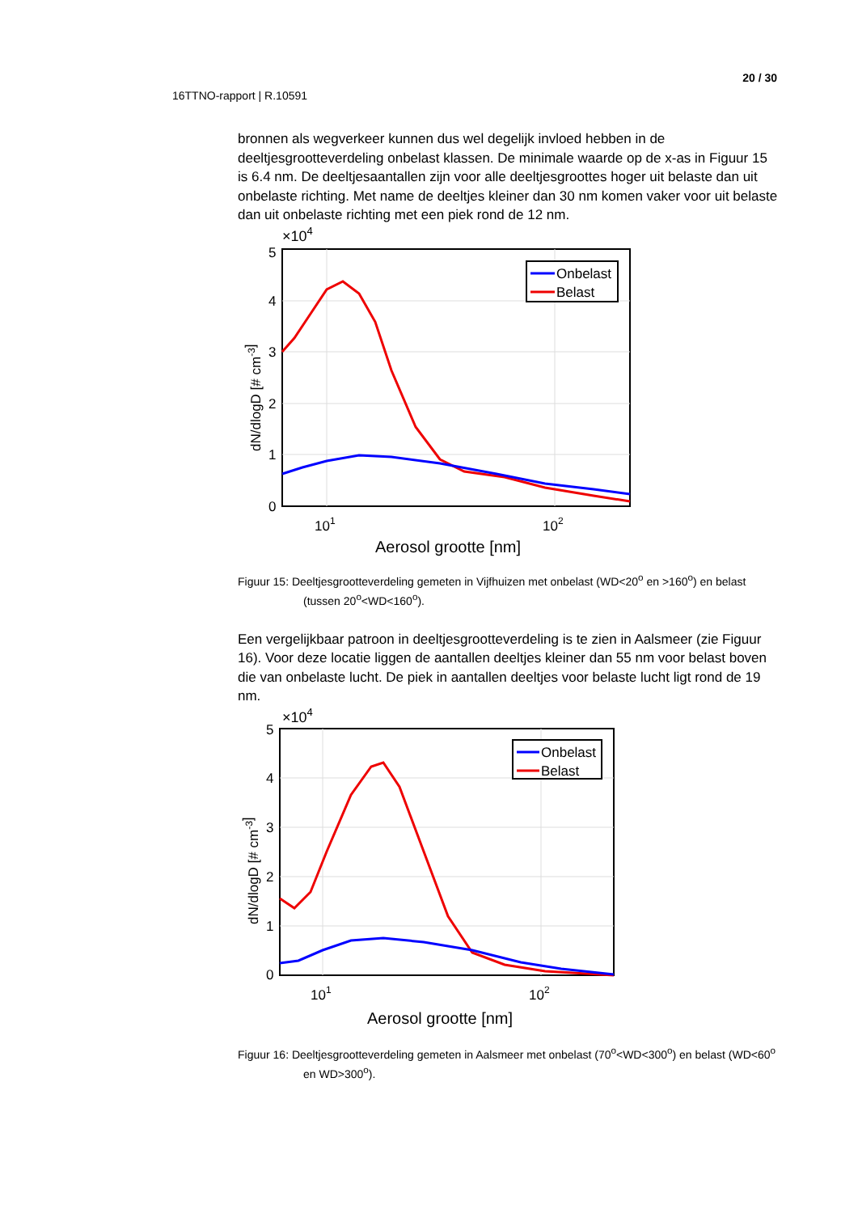20 / 30
16TTNO-rapport | R.10591
bronnen als wegverkeer kunnen dus wel degelijk invloed hebben in de deeltjesgrootteverdeling onbelast klassen. De minimale waarde op de x-as in Figuur 15 is 6.4 nm. De deeltjesaantallen zijn voor alle deeltjesgroottes hoger uit belaste dan uit onbelaste richting. Met name de deeltjes kleiner dan 30 nm komen vaker voor uit belaste dan uit onbelaste richting met een piek rond de 12 nm.
×104
5
4
3
2
1
0
101
102
Aerosol grootte [nm]
dN/dlogD [# cm-3]
Onbelast
Belast
Figuur 15: Deeltjesgrootteverdeling gemeten in Vijfhuizen met onbelast (WD<20<sup>o</sup> en >160<sup>o</sup>) en belast (tussen 20<sup>o</sup><WD<160<sup>o</sup>).
Een vergelijkbaar patroon in deeltjesgrootteverdeling is te zien in Aalsmeer (zie Figuur 16). Voor deze locatie liggen de aantallen deeltjes kleiner dan 55 nm voor belast boven die van onbelaste lucht. De piek in aantallen deeltjes voor belaste lucht ligt rond de 19 nm.
×104
5
4
3
2
1
0
101
102
Aerosol grootte [nm]
dN/dlogD [# cm-3]
Onbelast
Belast
Figuur 16: Deeltjesgrootteverdeling gemeten in Aalsmeer met onbelast (70<sup>o</sup><WD<300<sup>o</sup>) en belast (WD<60<sup>o</sup> en WD>300<sup>o</sup>).